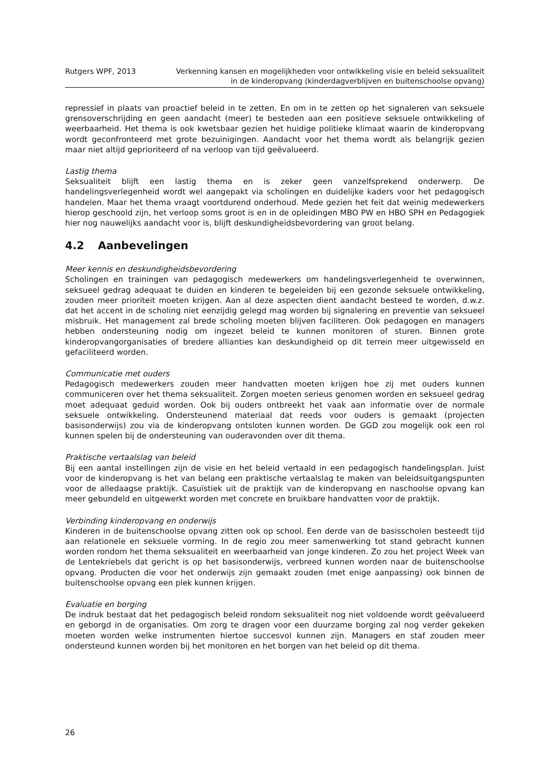Rutgers WPF, 2013 Verkenning kansen en mogelijkheden voor ontwikkeling visie en beleid seksualiteit
in de kinderopvang (kinderdagverblijven en buitenschoolse opvang)
repressief in plaats van proactief beleid in te zetten. En om in te zetten op het signaleren van seksuele grensoverschrijding en geen aandacht (meer) te besteden aan een positieve seksuele ontwikkeling of weerbaarheid. Het thema is ook kwetsbaar gezien het huidige politieke klimaat waarin de kinderopvang wordt geconfronteerd met grote bezuinigingen. Aandacht voor het thema wordt als belangrijk gezien maar niet altijd geprioriteerd of na verloop van tijd geëvalueerd.
Lastig thema
Seksualiteit blijft een lastig thema en is zeker geen vanzelfsprekend onderwerp. De handelingsverlegenheid wordt wel aangepakt via scholingen en duidelijke kaders voor het pedagogisch handelen. Maar het thema vraagt voortdurend onderhoud. Mede gezien het feit dat weinig medewerkers hierop geschoold zijn, het verloop soms groot is en in de opleidingen MBO PW en HBO SPH en Pedagogiek hier nog nauwelijks aandacht voor is, blijft deskundigheidsbevordering van groot belang.
4.2 Aanbevelingen
Meer kennis en deskundigheidsbevordering
Scholingen en trainingen van pedagogisch medewerkers om handelingsverlegenheid te overwinnen, seksueel gedrag adequaat te duiden en kinderen te begeleiden bij een gezonde seksuele ontwikkeling, zouden meer prioriteit moeten krijgen. Aan al deze aspecten dient aandacht besteed te worden, d.w.z. dat het accent in de scholing niet eenzijdig gelegd mag worden bij signalering en preventie van seksueel misbruik. Het management zal brede scholing moeten blijven faciliteren. Ook pedagogen en managers hebben ondersteuning nodig om ingezet beleid te kunnen monitoren of sturen. Binnen grote kinderopvangorganisaties of bredere allianties kan deskundigheid op dit terrein meer uitgewisseld en gefaciliteerd worden.
Communicatie met ouders
Pedagogisch medewerkers zouden meer handvatten moeten krijgen hoe zij met ouders kunnen communiceren over het thema seksualiteit. Zorgen moeten serieus genomen worden en seksueel gedrag moet adequaat geduid worden. Ook bij ouders ontbreekt het vaak aan informatie over de normale seksuele ontwikkeling. Ondersteunend materiaal dat reeds voor ouders is gemaakt (projecten basisonderwijs) zou via de kinderopvang ontsloten kunnen worden. De GGD zou mogelijk ook een rol kunnen spelen bij de ondersteuning van ouderavonden over dit thema.
Praktische vertaalslag van beleid
Bij een aantal instellingen zijn de visie en het beleid vertaald in een pedagogisch handelingsplan. Juist voor de kinderopvang is het van belang een praktische vertaalslag te maken van beleidsuitgangspunten voor de alledaagse praktijk. Casuïstiek uit de praktijk van de kinderopvang en naschoolse opvang kan meer gebundeld en uitgewerkt worden met concrete en bruikbare handvatten voor de praktijk.
Verbinding kinderopvang en onderwijs
Kinderen in de buitenschoolse opvang zitten ook op school. Een derde van de basisscholen besteedt tijd aan relationele en seksuele vorming. In de regio zou meer samenwerking tot stand gebracht kunnen worden rondom het thema seksualiteit en weerbaarheid van jonge kinderen. Zo zou het project Week van de Lentekriebels dat gericht is op het basisonderwijs, verbreed kunnen worden naar de buitenschoolse opvang. Producten die voor het onderwijs zijn gemaakt zouden (met enige aanpassing) ook binnen de buitenschoolse opvang een plek kunnen krijgen.
Evaluatie en borging
De indruk bestaat dat het pedagogisch beleid rondom seksualiteit nog niet voldoende wordt geëvalueerd en geborgd in de organisaties. Om zorg te dragen voor een duurzame borging zal nog verder gekeken moeten worden welke instrumenten hiertoe succesvol kunnen zijn. Managers en staf zouden meer ondersteund kunnen worden bij het monitoren en het borgen van het beleid op dit thema.
26